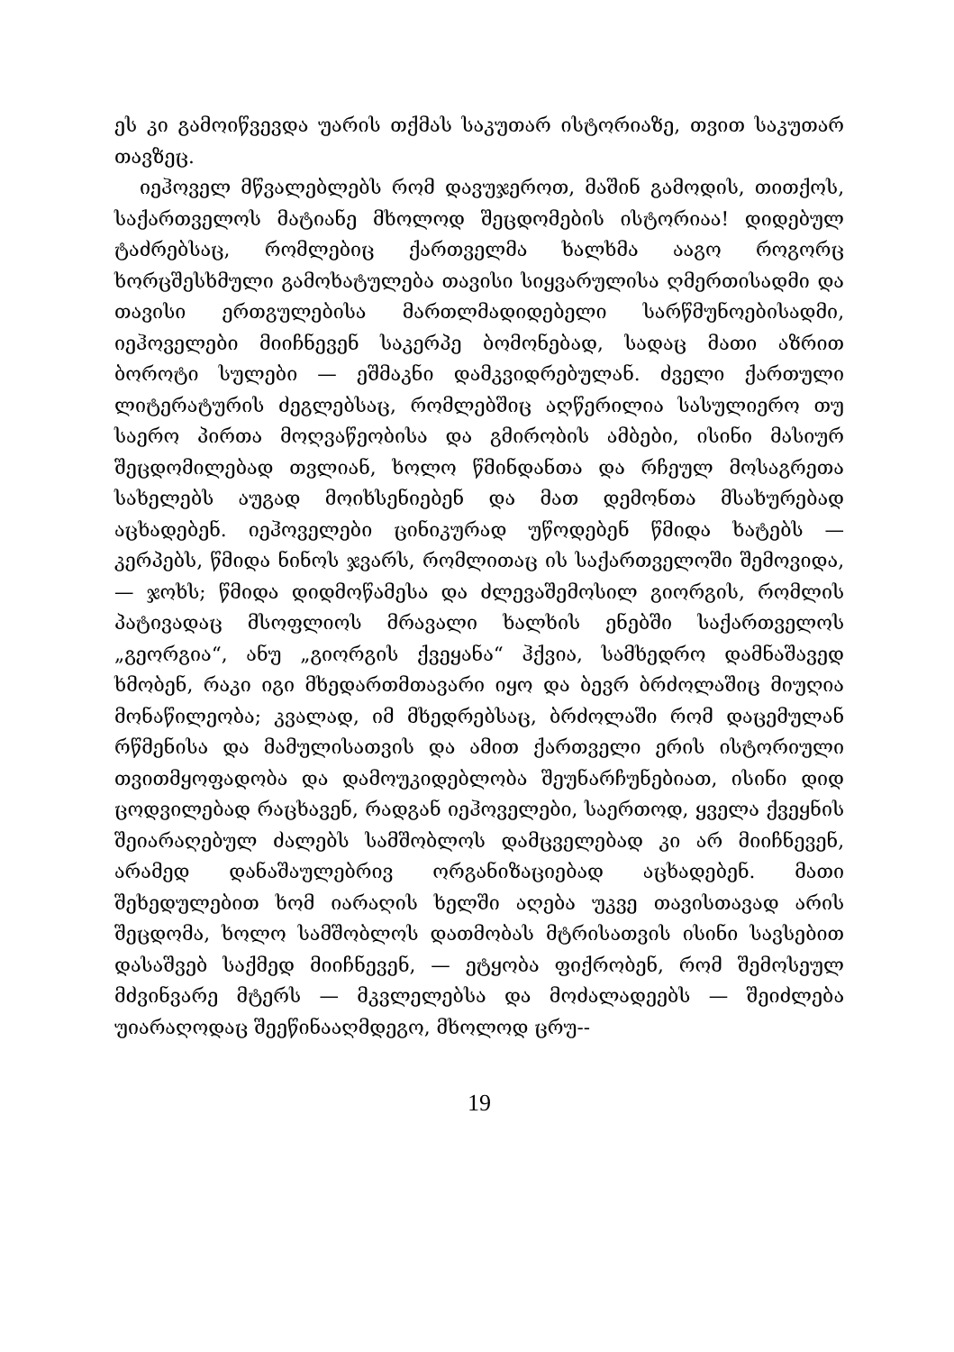ეს კი გამოიწვევდა უარის თქმას საკუთარ ისტორიაზე, თვით საკუთარ თავზეც.
იეჰოველ მწვალებლებს რომ დავუჯეროთ, მაშინ გამოდის, თითქოს, საქართველოს მატიანე მხოლოდ შეცდომების ისტორიაა! დიდებულ ტაძრებსაც, რომლებიც ქართველმა ხალხმა ააგო როგორც ხორცშესხმული გამოხატულება თავისი სიყვარულისა ღმერთისადმი და თავისი ერთგულებისა მართლმადიდებელი სარწმუნოებისადმი, იეჰოველები მიიჩნევენ საკერპე ბომონებად, სადაც მათი აზრით ბოროტი სულები — ეშმაკნი დამკვიდრებულან. ძველი ქართული ლიტერატურის ძეგლებსაც, რომლებშიც აღწერილია სასულიერო თუ საერო პირთა მოღვაწეობისა და გმირობის ამბები, ისინი მასიურ შეცდომილებად თვლიან, ხოლო წმინდანთა და რჩეულ მოსაგრეთა სახელებს აუგად მოიხსენიებენ და მათ დემონთა მსახურებად აცხადებენ. იეჰოველები ცინიკურად უწოდებენ წმიდა ხატებს — კერპებს, წმიდა ნინოს ჯვარს, რომლითაც ის საქართველოში შემოვიდა, — ჯოხს; წმიდა დიდმოწამესა და ძლევაშემოსილ გიორგის, რომლის პატივადაც მსოფლიოს მრავალი ხალხის ენებში საქართველოს „გეორგია“, ანუ „გიორგის ქვეყანა“ ჰქვია, სამხედრო დამნაშავედ ხმობენ, რაკი იგი მხედართმთავარი იყო და ბევრ ბრძოლაშიც მიუღია მონაწილეობა; კვალად, იმ მხედრებსაც, ბრძოლაში რომ დაცემულან რწმენისა და მამულისათვის და ამით ქართველი ერის ისტორიული თვითმყოფადობა და დამოუკიდებლობა შეუნარჩუნებიათ, ისინი დიდ ცოდვილებად რაცხავენ, რადგან იეჰოველები, საერთოდ, ყველა ქვეყნის შეიარაღებულ ძალებს სამშობლოს დამცველებად კი არ მიიჩნევენ, არამედ დანაშაულებრივ ორგანიზაციებად აცხადებენ. მათი შეხედულებით ხომ იარაღის ხელში აღება უკვე თავისთავად არის შეცდომა, ხოლო სამშობლოს დათმობას მტრისათვის ისინი სავსებით დასაშვებ საქმედ მიიჩნევენ, — ეტყობა ფიქრობენ, რომ შემოსეულ მძვინვარე მტერს — მკვლელებსა და მოძალადეებს — შეიძლება უიარაღოდაც შეეწინააღმდეგო, მხოლოდ ცრუ--
19